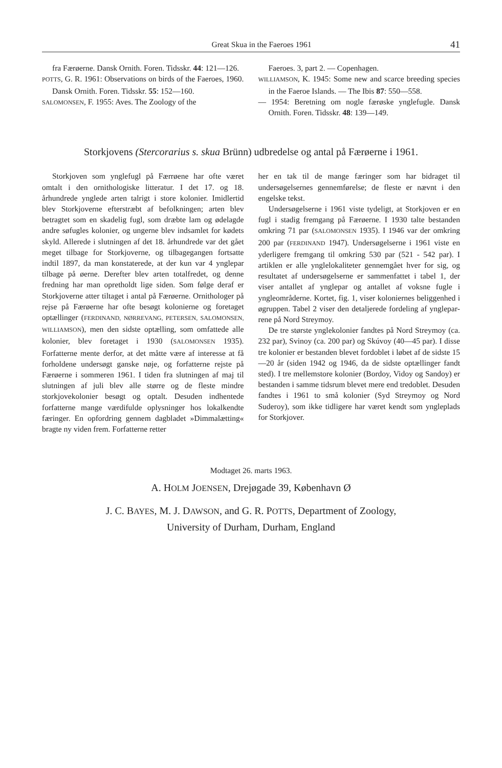Great Skua in the Faeroes 1961 41
fra Færøerne. Dansk Ornith. Foren. Tidsskr. 44: 121—126.
POTTS, G. R. 1961: Observations on birds of the Faeroes, 1960. Dansk Ornith. Foren. Tidsskr. 55: 152—160.
SALOMONSEN, F. 1955: Aves. The Zoology of the
Faeroes. 3, part 2. — Copenhagen.
WILLIAMSON, K. 1945: Some new and scarce breeding species in the Faeroe Islands. — The Ibis 87: 550—558.
— 1954: Beretning om nogle færøske ynglefugle. Dansk Ornith. Foren. Tidsskr. 48: 139—149.
Storkjovens (Stercorarius s. skua Brünn) udbredelse og antal på Færøerne i 1961.
Storkjoven som ynglefugl på Færrøene har ofte været omtalt i den ornithologiske litteratur. I det 17. og 18. århundrede ynglede arten talrigt i store kolonier. Imidlertid blev Storkjoverne efterstræbt af befolkningen; arten blev betragtet som en skadelig fugl, som dræbte lam og ødelagde andre søfugles kolonier, og ungerne blev indsamlet for kødets skyld. Allerede i slutningen af det 18. århundrede var det gået meget tilbage for Storkjoverne, og tilbagegangen fortsatte indtil 1897, da man konstaterede, at der kun var 4 ynglepar tilbage på øerne. Derefter blev arten totalfredet, og denne fredning har man opretholdt lige siden. Som følge deraf er Storkjoverne atter tiltaget i antal på Færøerne. Ornithologer på rejse på Færøerne har ofte besøgt kolonierne og foretaget optællinger (FERDINAND, NØRREVANG, PETERSEN, SALOMONSEN, WILLIAMSON), men den sidste optælling, som omfattede alle kolonier, blev foretaget i 1930 (SALOMONSEN 1935). Forfatterne mente derfor, at det måtte være af interesse at få forholdene undersøgt ganske nøje, og forfatterne rejste på Færøerne i sommeren 1961. I tiden fra slutningen af maj til slutningen af juli blev alle større og de fleste mindre storkjovekolonier besøgt og optalt. Desuden indhentede forfatterne mange værdifulde oplysninger hos lokalkendte færinger. En opfordring gennem dagbladet »Dimmalætting« bragte ny viden frem. Forfatterne retter
her en tak til de mange færinger som har bidraget til undersøgelsernes gennemførelse; de fleste er nævnt i den engelske tekst.
Undersøgelserne i 1961 viste tydeligt, at Storkjoven er en fugl i stadig fremgang på Færøerne. I 1930 talte bestanden omkring 71 par (SALOMONSEN 1935). I 1946 var der omkring 200 par (FERDINAND 1947). Undersøgelserne i 1961 viste en yderligere fremgang til omkring 530 par (521 - 542 par). I artiklen er alle ynglelokaliteter gennemgået hver for sig, og resultatet af undersøgelserne er sammenfattet i tabel 1, der viser antallet af ynglepar og antallet af voksne fugle i yngleområderne. Kortet, fig. 1, viser koloniernes beliggenhed i øgruppen. Tabel 2 viser den detaljerede fordeling af ynglepar­rene på Nord Streymoy.
De tre største ynglekolonier fandtes på Nord Streymoy (ca. 232 par), Svinoy (ca. 200 par) og Skúvoy (40—45 par). I disse tre kolonier er bestanden blevet fordoblet i løbet af de sidste 15—20 år (siden 1942 og 1946, da de sidste optællinger fandt sted). I tre mellemstore kolonier (Bordoy, Vidoy og Sandoy) er bestanden i samme tidsrum blevet mere end tredoblet. Desuden fandtes i 1961 to små kolonier (Syd Streymoy og Nord Suderoy), som ikke tidligere har været kendt som yngleplads for Storkjover.
Modtaget 26. marts 1963.
A. HOLM JOENSEN, Drejøgade 39, København Ø
J. C. BAYES, M. J. DAWSON, and G. R. POTTS, Department of Zoology,
University of Durham, Durham, England